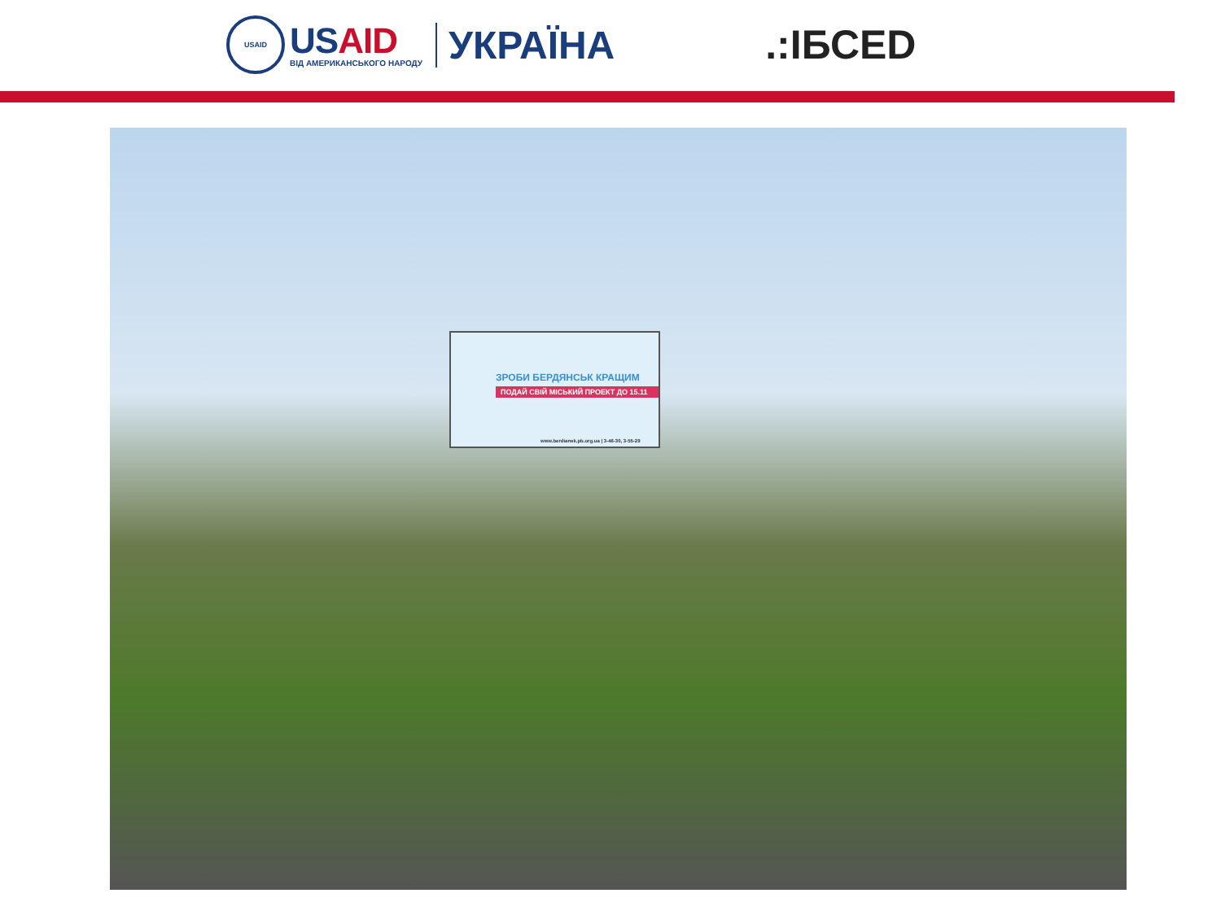USAID
US AID
ВІД АМЕРИКАНСЬКОГО НАРОДУ
УКРАЇНА
.:ІБСЕD
ЗРОБИ БЕРДЯНСЬК КРАЩИМ
ПОДАЙ СВІЙ МІСЬКИЙ ПРОЕКТ ДО 15.11
www.berdiansk.pb.org.ua | 3-46-30, 3-55-29